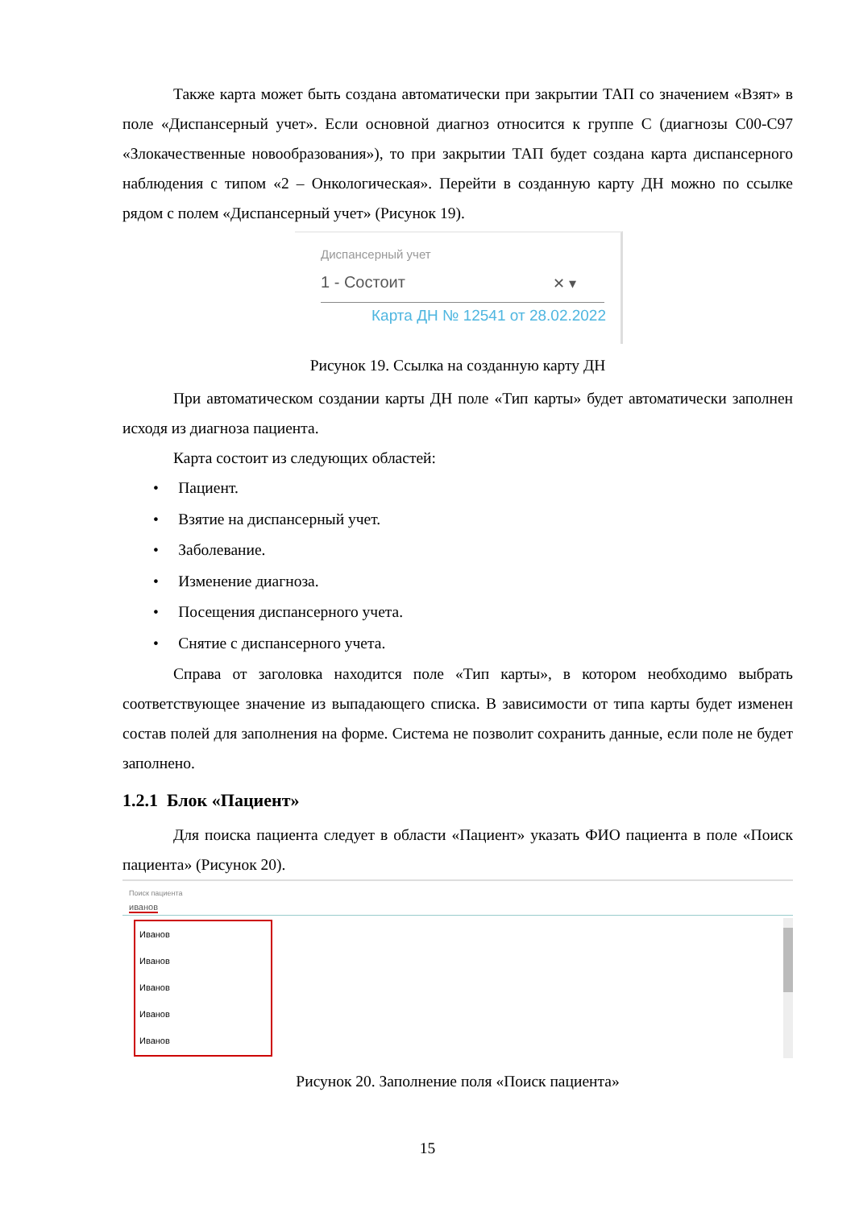Также карта может быть создана автоматически при закрытии ТАП со значением «Взят» в поле «Диспансерный учет». Если основной диагноз относится к группе С (диагнозы С00-С97 «Злокачественные новообразования»), то при закрытии ТАП будет создана карта диспансерного наблюдения с типом «2 – Онкологическая». Перейти в созданную карту ДН можно по ссылке рядом с полем «Диспансерный учет» (Рисунок 19).
Диспансерный учет
1 - Состоит ✕ ▾
Карта ДН № 12541 от 28.02.2022
Рисунок 19. Ссылка на созданную карту ДН
При автоматическом создании карты ДН поле «Тип карты» будет автоматически заполнен исходя из диагноза пациента.
Карта состоит из следующих областей:
• Пациент.
• Взятие на диспансерный учет.
• Заболевание.
• Изменение диагноза.
• Посещения диспансерного учета.
• Снятие с диспансерного учета.
Справа от заголовка находится поле «Тип карты», в котором необходимо выбрать соответствующее значение из выпадающего списка. В зависимости от типа карты будет изменен состав полей для заполнения на форме. Система не позволит сохранить данные, если поле не будет заполнено.
1.2.1 Блок «Пациент»
Для поиска пациента следует в области «Пациент» указать ФИО пациента в поле «Поиск пациента» (Рисунок 20).
Поиск пациента
иванов
Иванов
Иванов
Иванов
Иванов
Иванов
Рисунок 20. Заполнение поля «Поиск пациента»
15